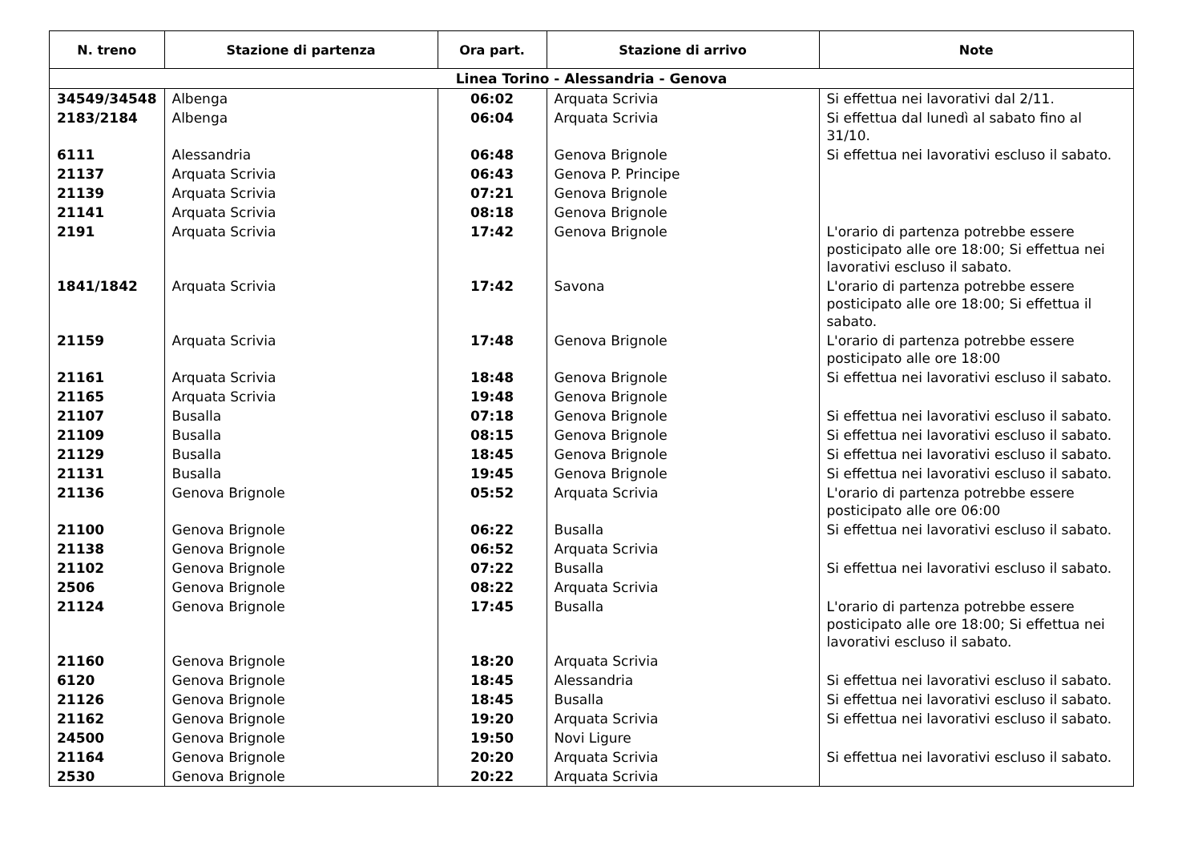| N. treno | Stazione di partenza | Ora part. | Stazione di arrivo | Note |
| --- | --- | --- | --- | --- |
| Linea Torino - Alessandria - Genova | | | | |
| 34549/34548 | Albenga | 06:02 | Arquata Scrivia | Si effettua nei lavorativi dal 2/11. |
| 2183/2184 | Albenga | 06:04 | Arquata Scrivia | Si effettua dal lunedì al sabato fino al 31/10. |
| 6111 | Alessandria | 06:48 | Genova Brignole | Si effettua nei lavorativi escluso il sabato. |
| 21137 | Arquata Scrivia | 06:43 | Genova P. Principe | |
| 21139 | Arquata Scrivia | 07:21 | Genova Brignole | |
| 21141 | Arquata Scrivia | 08:18 | Genova Brignole | |
| 2191 | Arquata Scrivia | 17:42 | Genova Brignole | L'orario di partenza potrebbe essere posticipato alle ore 18:00; Si effettua nei lavorativi escluso il sabato. |
| 1841/1842 | Arquata Scrivia | 17:42 | Savona | L'orario di partenza potrebbe essere posticipato alle ore 18:00; Si effettua il sabato. |
| 21159 | Arquata Scrivia | 17:48 | Genova Brignole | L'orario di partenza potrebbe essere posticipato alle ore 18:00 |
| 21161 | Arquata Scrivia | 18:48 | Genova Brignole | Si effettua nei lavorativi escluso il sabato. |
| 21165 | Arquata Scrivia | 19:48 | Genova Brignole | |
| 21107 | Busalla | 07:18 | Genova Brignole | Si effettua nei lavorativi escluso il sabato. |
| 21109 | Busalla | 08:15 | Genova Brignole | Si effettua nei lavorativi escluso il sabato. |
| 21129 | Busalla | 18:45 | Genova Brignole | Si effettua nei lavorativi escluso il sabato. |
| 21131 | Busalla | 19:45 | Genova Brignole | Si effettua nei lavorativi escluso il sabato. |
| 21136 | Genova Brignole | 05:52 | Arquata Scrivia | L'orario di partenza potrebbe essere posticipato alle ore 06:00 |
| 21100 | Genova Brignole | 06:22 | Busalla | Si effettua nei lavorativi escluso il sabato. |
| 21138 | Genova Brignole | 06:52 | Arquata Scrivia | |
| 21102 | Genova Brignole | 07:22 | Busalla | Si effettua nei lavorativi escluso il sabato. |
| 2506 | Genova Brignole | 08:22 | Arquata Scrivia | |
| 21124 | Genova Brignole | 17:45 | Busalla | L'orario di partenza potrebbe essere posticipato alle ore 18:00; Si effettua nei lavorativi escluso il sabato. |
| 21160 | Genova Brignole | 18:20 | Arquata Scrivia | |
| 6120 | Genova Brignole | 18:45 | Alessandria | Si effettua nei lavorativi escluso il sabato. |
| 21126 | Genova Brignole | 18:45 | Busalla | Si effettua nei lavorativi escluso il sabato. |
| 21162 | Genova Brignole | 19:20 | Arquata Scrivia | Si effettua nei lavorativi escluso il sabato. |
| 24500 | Genova Brignole | 19:50 | Novi Ligure | |
| 21164 | Genova Brignole | 20:20 | Arquata Scrivia | Si effettua nei lavorativi escluso il sabato. |
| 2530 | Genova Brignole | 20:22 | Arquata Scrivia | |